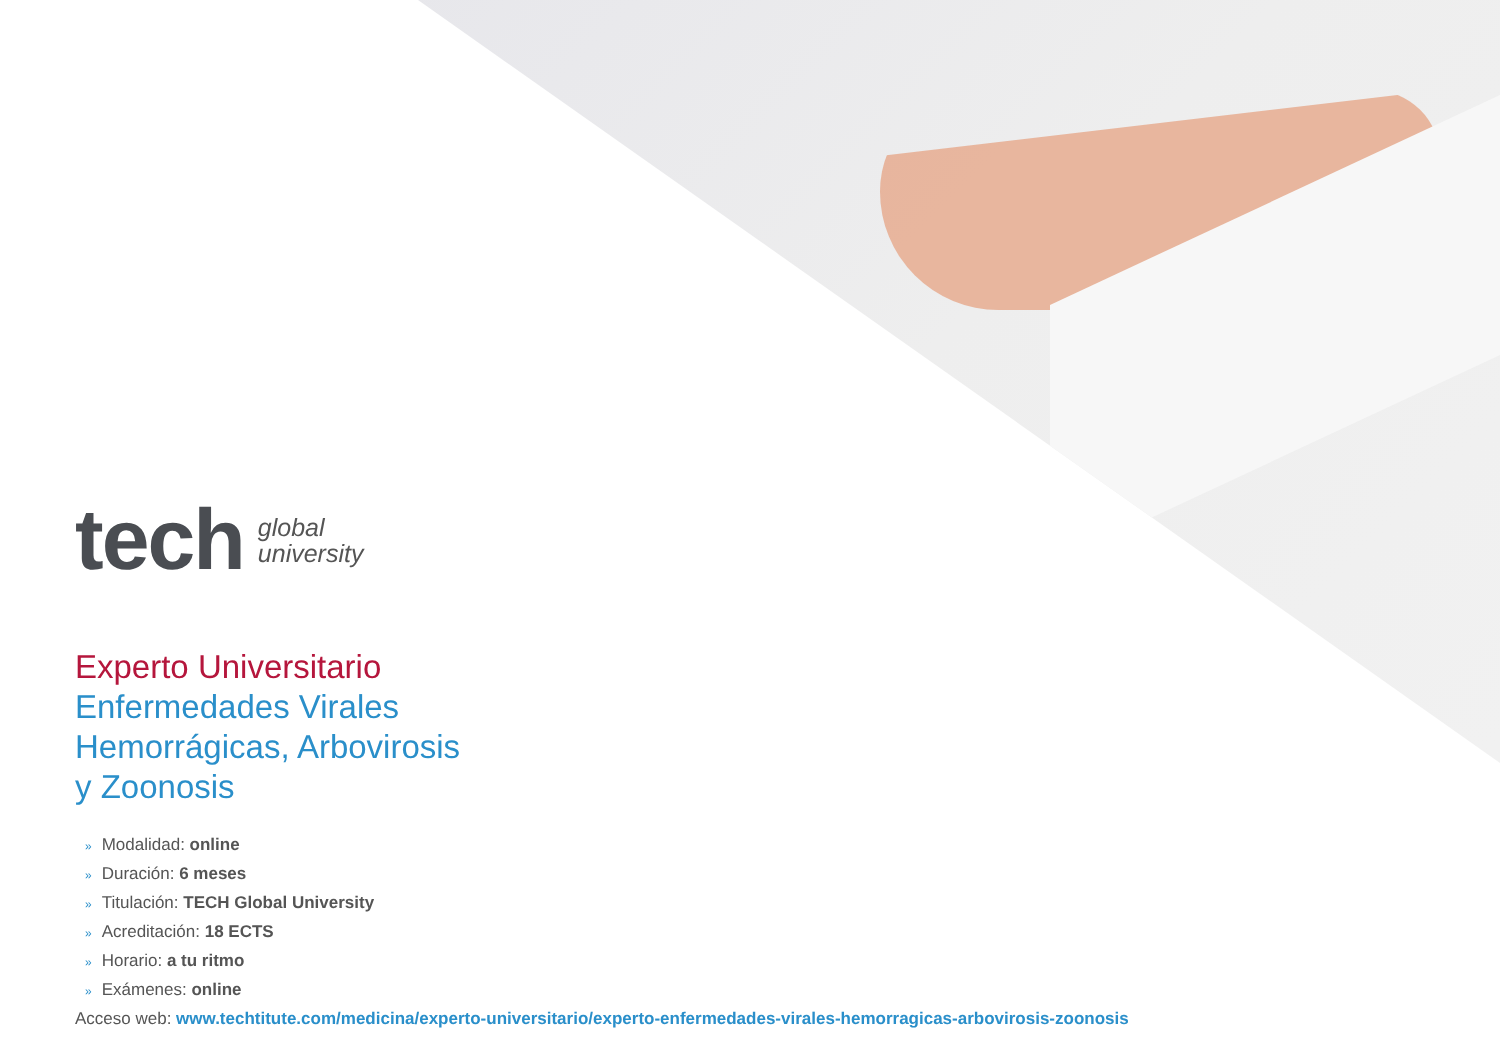tech
global
university
Experto Universitario
Enfermedades Virales
Hemorrágicas, Arbovirosis
y Zoonosis
» Modalidad: online
» Duración: 6 meses
» Titulación: TECH Global University
» Acreditación: 18 ECTS
» Horario: a tu ritmo
» Exámenes: online
Acceso web: www.techtitute.com/medicina/experto-universitario/experto-enfermedades-virales-hemorragicas-arbovirosis-zoonosis